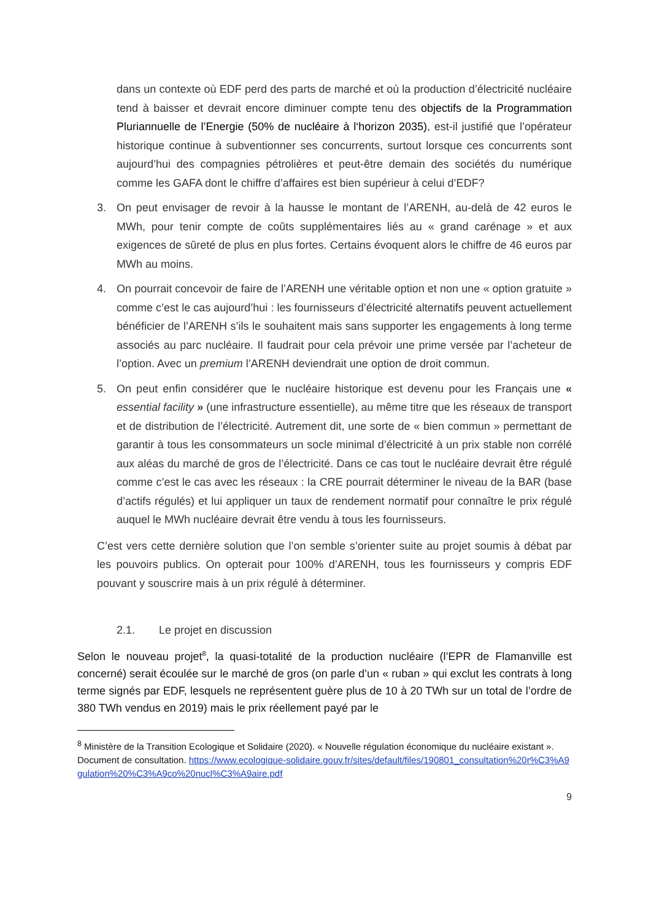dans un contexte où EDF perd des parts de marché et où la production d’électricité nucléaire tend à baisser et devrait encore diminuer compte tenu des objectifs de la Programmation Pluriannuelle de l’Energie (50% de nucléaire à l‘horizon 2035), est-il justifié que l’opérateur historique continue à subventionner ses concurrents, surtout lorsque ces concurrents sont aujourd’hui des compagnies pétrolières et peut-être demain des sociétés du numérique comme les GAFA dont le chiffre d’affaires est bien supérieur à celui d’EDF?
3. On peut envisager de revoir à la hausse le montant de l’ARENH, au-delà de 42 euros le MWh, pour tenir compte de coûts supplémentaires liés au « grand carénage » et aux exigences de sûreté de plus en plus fortes. Certains évoquent alors le chiffre de 46 euros par MWh au moins.
4. On pourrait concevoir de faire de l’ARENH une véritable option et non une « option gratuite » comme c’est le cas aujourd’hui : les fournisseurs d’électricité alternatifs peuvent actuellement bénéficier de l’ARENH s’ils le souhaitent mais sans supporter les engagements à long terme associés au parc nucléaire. Il faudrait pour cela prévoir une prime versée par l’acheteur de l’option. Avec un premium l’ARENH deviendrait une option de droit commun.
5. On peut enfin considérer que le nucléaire historique est devenu pour les Français une « essential facility » (une infrastructure essentielle), au même titre que les réseaux de transport et de distribution de l’électricité. Autrement dit, une sorte de « bien commun » permettant de garantir à tous les consommateurs un socle minimal d’électricité à un prix stable non corrélé aux aléas du marché de gros de l’électricité. Dans ce cas tout le nucléaire devrait être régulé comme c’est le cas avec les réseaux : la CRE pourrait déterminer le niveau de la BAR (base d’actifs régulés) et lui appliquer un taux de rendement normatif pour connaître le prix régulé auquel le MWh nucléaire devrait être vendu à tous les fournisseurs.
C’est vers cette dernière solution que l’on semble s’orienter suite au projet soumis à débat par les pouvoirs publics. On opterait pour 100% d’ARENH, tous les fournisseurs y compris EDF pouvant y souscrire mais à un prix régulé à déterminer.
2.1. Le projet en discussion
Selon le nouveau projet<sup>8</sup>, la quasi-totalité de la production nucléaire (l’EPR de Flamanville est concerné) serait écoulée sur le marché de gros (on parle d’un « ruban » qui exclut les contrats à long terme signés par EDF, lesquels ne représentent guère plus de 10 à 20 TWh sur un total de l’ordre de 380 TWh vendus en 2019) mais le prix réellement payé par le
<sup>8</sup> Ministère de la Transition Ecologique et Solidaire (2020). « Nouvelle régulation économique du nucléaire existant ». Document de consultation. https://www.ecologique-solidaire.gouv.fr/sites/default/files/190801_consultation%20r%C3%A9gulation%20%C3%A9co%20nucl%C3%A9aire.pdf
9